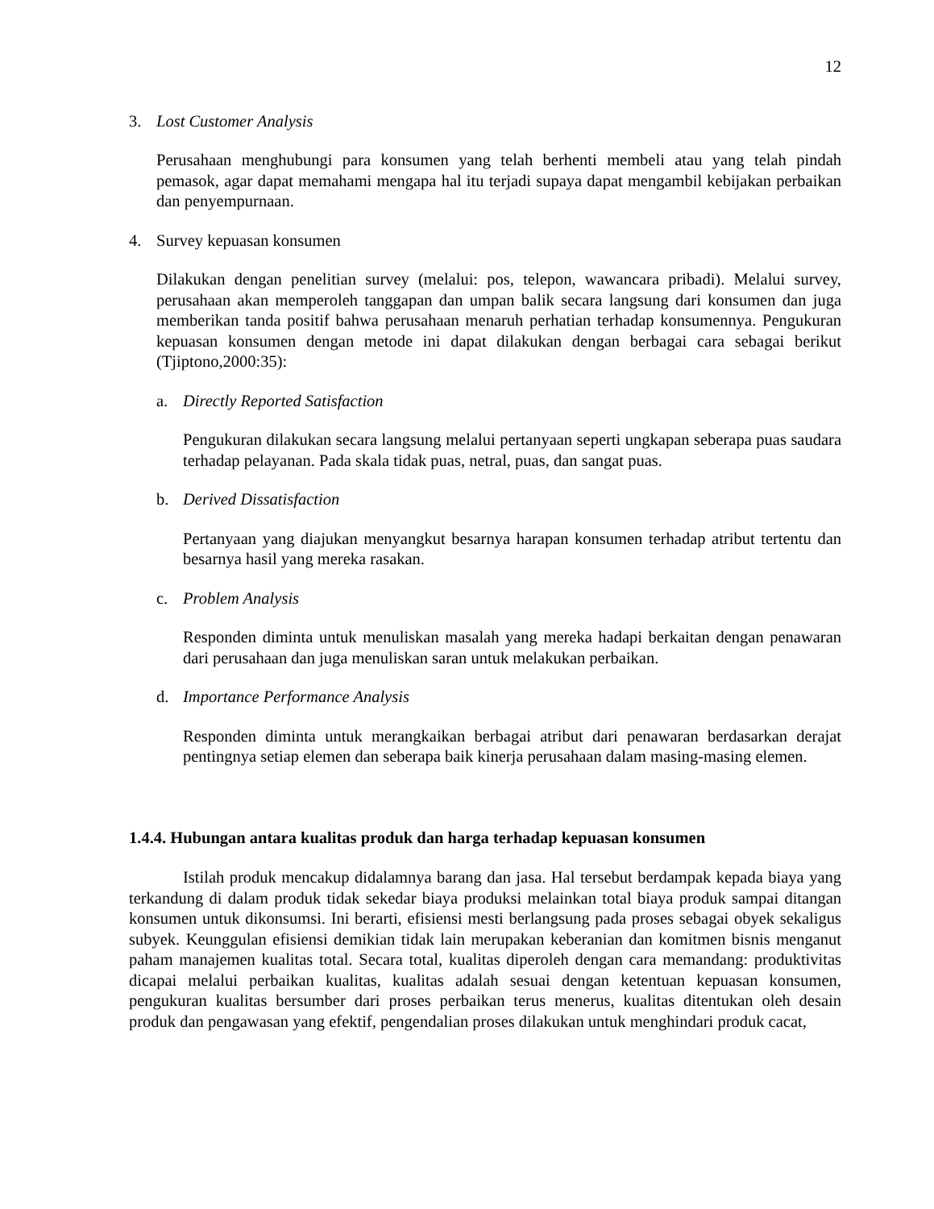12
3. Lost Customer Analysis
Perusahaan menghubungi para konsumen yang telah berhenti membeli atau yang telah pindah pemasok, agar dapat memahami mengapa hal itu terjadi supaya dapat mengambil kebijakan perbaikan dan penyempurnaan.
4. Survey kepuasan konsumen
Dilakukan dengan penelitian survey (melalui: pos, telepon, wawancara pribadi). Melalui survey, perusahaan akan memperoleh tanggapan dan umpan balik secara langsung dari konsumen dan juga memberikan tanda positif bahwa perusahaan menaruh perhatian terhadap konsumennya. Pengukuran kepuasan konsumen dengan metode ini dapat dilakukan dengan berbagai cara sebagai berikut (Tjiptono,2000:35):
a. Directly Reported Satisfaction
Pengukuran dilakukan secara langsung melalui pertanyaan seperti ungkapan seberapa puas saudara terhadap pelayanan. Pada skala tidak puas, netral, puas, dan sangat puas.
b. Derived Dissatisfaction
Pertanyaan yang diajukan menyangkut besarnya harapan konsumen terhadap atribut tertentu dan besarnya hasil yang mereka rasakan.
c. Problem Analysis
Responden diminta untuk menuliskan masalah yang mereka hadapi berkaitan dengan penawaran dari perusahaan dan juga menuliskan saran untuk melakukan perbaikan.
d. Importance Performance Analysis
Responden diminta untuk merangkaikan berbagai atribut dari penawaran berdasarkan derajat pentingnya setiap elemen dan seberapa baik kinerja perusahaan dalam masing-masing elemen.
1.4.4. Hubungan antara kualitas produk dan harga terhadap kepuasan konsumen
Istilah produk mencakup didalamnya barang dan jasa. Hal tersebut berdampak kepada biaya yang terkandung di dalam produk tidak sekedar biaya produksi melainkan total biaya produk sampai ditangan konsumen untuk dikonsumsi. Ini berarti, efisiensi mesti berlangsung pada proses sebagai obyek sekaligus subyek. Keunggulan efisiensi demikian tidak lain merupakan keberanian dan komitmen bisnis menganut paham manajemen kualitas total. Secara total, kualitas diperoleh dengan cara memandang: produktivitas dicapai melalui perbaikan kualitas, kualitas adalah sesuai dengan ketentuan kepuasan konsumen, pengukuran kualitas bersumber dari proses perbaikan terus menerus, kualitas ditentukan oleh desain produk dan pengawasan yang efektif, pengendalian proses dilakukan untuk menghindari produk cacat,